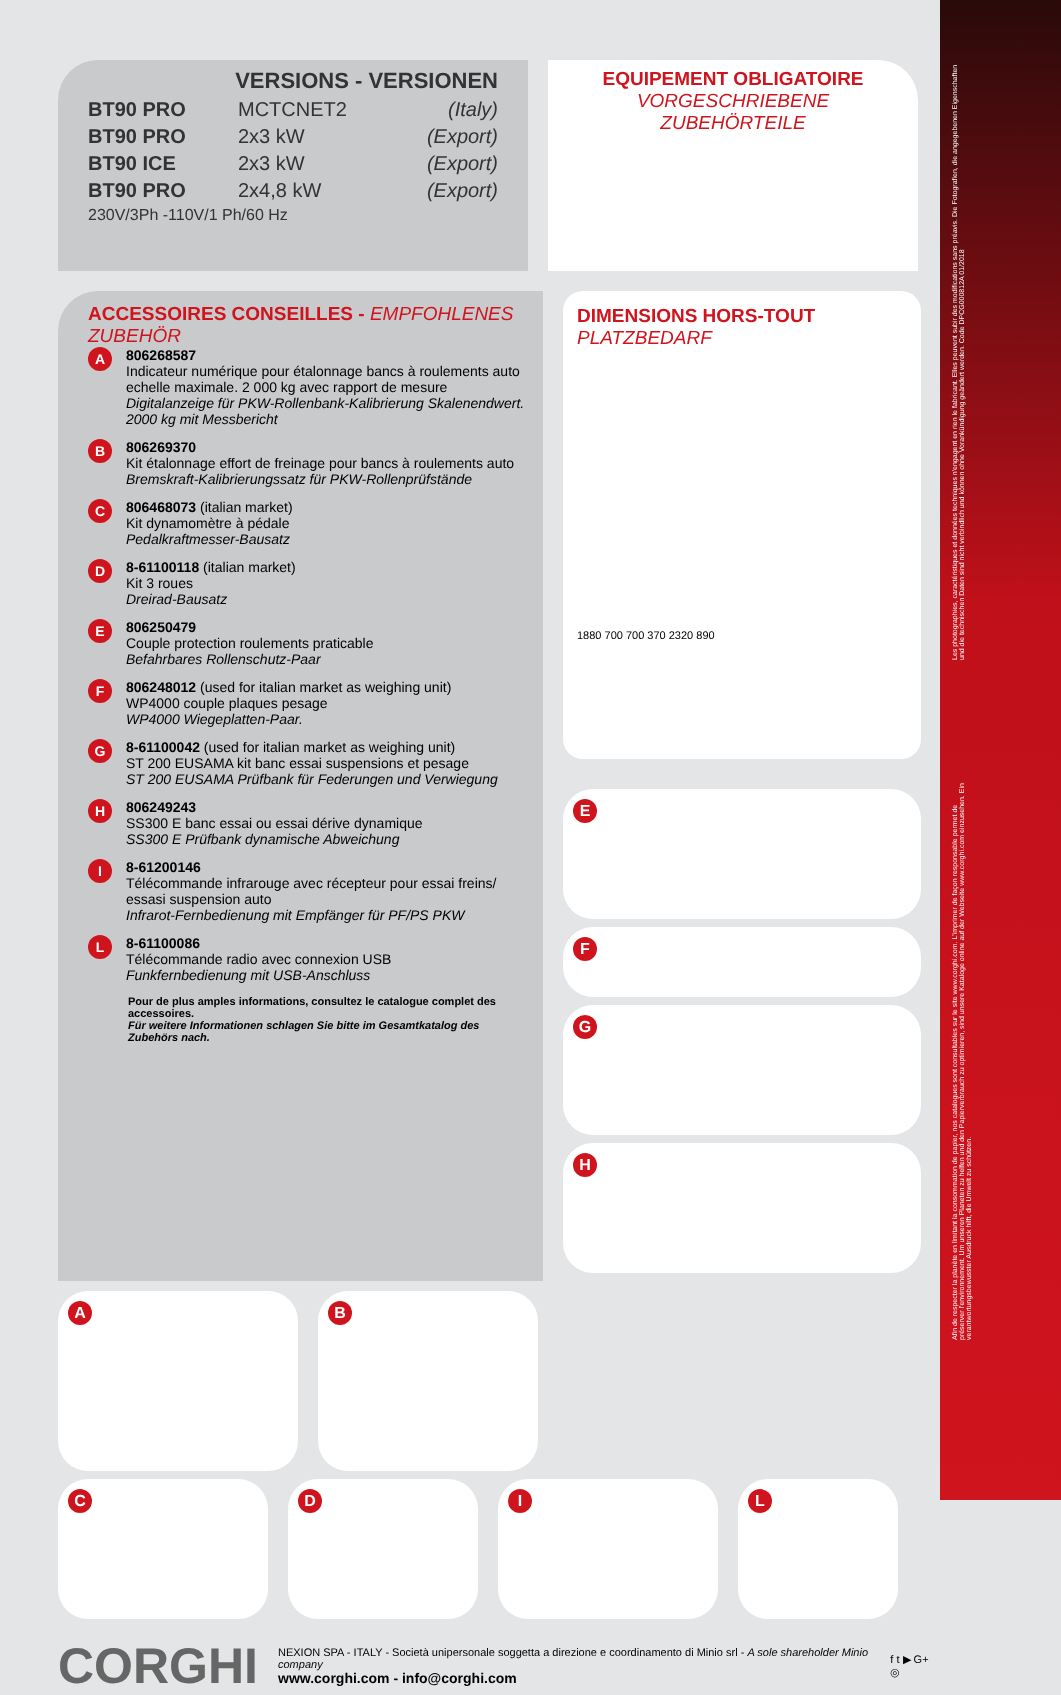Les photographies, caractéristiques et données techniques n'engagent en rien le fabricant. Elles peuvent subir des modifications sans préavis. Die Fotografien, die angegebenen Eigenschaften und die technischen Daten sind nicht verbindlich und können ohne Vorankündigung geändert werden. Code DPCG000812A 01/2018
Afin de respecter la planète en limitant la consommation de papier, nos catalogues sont consultables sur le site www.corghi.com. L'imprimer de façon responsable permet de préserver l'environnement. Um unseren Planeten zu helfen und den Papierverbrauch zu optimieren, sind unsere Kataloge online auf der Webseite www.corghi.com einzusehen. Ein verantwortungsbewusster Ausdruck hilft, die Umwelt zu schützen.
VERSIONS - VERSIONEN
BT90 PRO MCTCNET2 (Italy)
BT90 PRO 2x3 kW (Export)
BT90 ICE 2x3 kW (Export)
BT90 PRO 2x4,8 kW (Export)
230V/3Ph -110V/1 Ph/60 Hz
EQUIPEMENT OBLIGATOIRE
VORGESCHRIEBENE ZUBEHÖRTEILE
ACCESSOIRES CONSEILLES - EMPFOHLENES ZUBEHÖR
A
806268587
Indicateur numérique pour étalonnage bancs à roulements auto echelle maximale. 2 000 kg avec rapport de mesure
Digitalanzeige für PKW-Rollenbank-Kalibrierung Skalenendwert. 2000 kg mit Messbericht
B
806269370
Kit étalonnage effort de freinage pour bancs à roulements auto
Bremskraft-Kalibrierungssatz für PKW-Rollenprüfstände
C
806468073 (italian market)
Kit dynamomètre à pédale
Pedalkraftmesser-Bausatz
D
8-61100118 (italian market)
Kit 3 roues
Dreirad-Bausatz
E
806250479
Couple protection roulements praticable
Befahrbares Rollenschutz-Paar
F
806248012 (used for italian market as weighing unit)
WP4000 couple plaques pesage
WP4000 Wiegeplatten-Paar.
G
8-61100042 (used for italian market as weighing unit)
ST 200 EUSAMA kit banc essai suspensions et pesage
ST 200 EUSAMA Prüfbank für Federungen und Verwiegung
H
806249243
SS300 E banc essai ou essai dérive dynamique
SS300 E Prüfbank dynamische Abweichung
I
8-61200146
Télécommande infrarouge avec récepteur pour essai freins/ essasi suspension auto
Infrarot-Fernbedienung mit Empfänger für PF/PS PKW
L
8-61100086
Télécommande radio avec connexion USB
Funkfernbedienung mit USB-Anschluss
Pour de plus amples informations, consultez le catalogue complet des accessoires.
Für weitere Informationen schlagen Sie bitte im Gesamtkatalog des Zubehörs nach.
DIMENSIONS HORS-TOUT
PLATZBEDARF
1880 700 700 370 2320 890
E
F
G
H
A B
C D I L
CORGHI
NEXION SPA - ITALY - Società unipersonale soggetta a direzione e coordinamento di Minio srl - A sole shareholder Minio company
www.corghi.com - info@corghi.com
f t ▶ G+ ◎